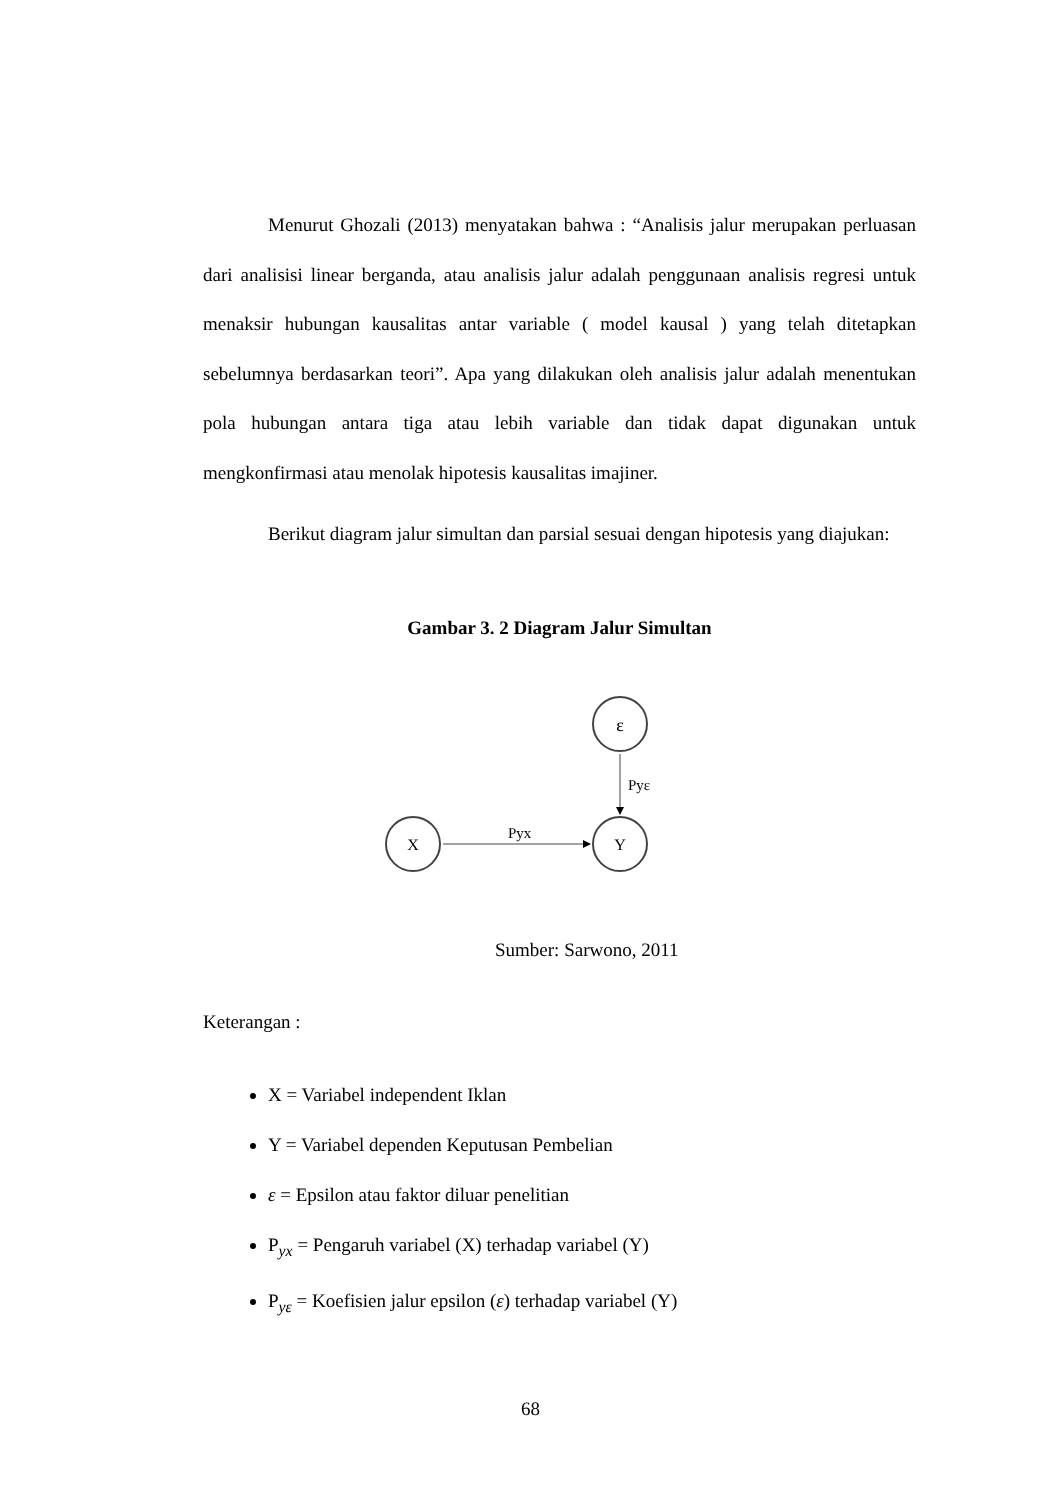Menurut Ghozali (2013) menyatakan bahwa : “Analisis jalur merupakan perluasan dari analisisi linear berganda, atau analisis jalur adalah penggunaan analisis regresi untuk menaksir hubungan kausalitas antar variable ( model kausal ) yang telah ditetapkan sebelumnya berdasarkan teori”. Apa yang dilakukan oleh analisis jalur adalah menentukan pola hubungan antara tiga atau lebih variable dan tidak dapat digunakan untuk mengkonfirmasi atau menolak hipotesis kausalitas imajiner.
Berikut diagram jalur simultan dan parsial sesuai dengan hipotesis yang diajukan:
Gambar 3. 2 Diagram Jalur Simultan
ε
Y
X
Pyε
Pyx
Sumber: Sarwono, 2011
Keterangan :
X = Variabel independent Iklan
Y = Variabel dependen Keputusan Pembelian
ε = Epsilon atau faktor diluar penelitian
P<sub>yx</sub> = Pengaruh variabel (X) terhadap variabel (Y)
P<sub>yε</sub> = Koefisien jalur epsilon (ε) terhadap variabel (Y)
68